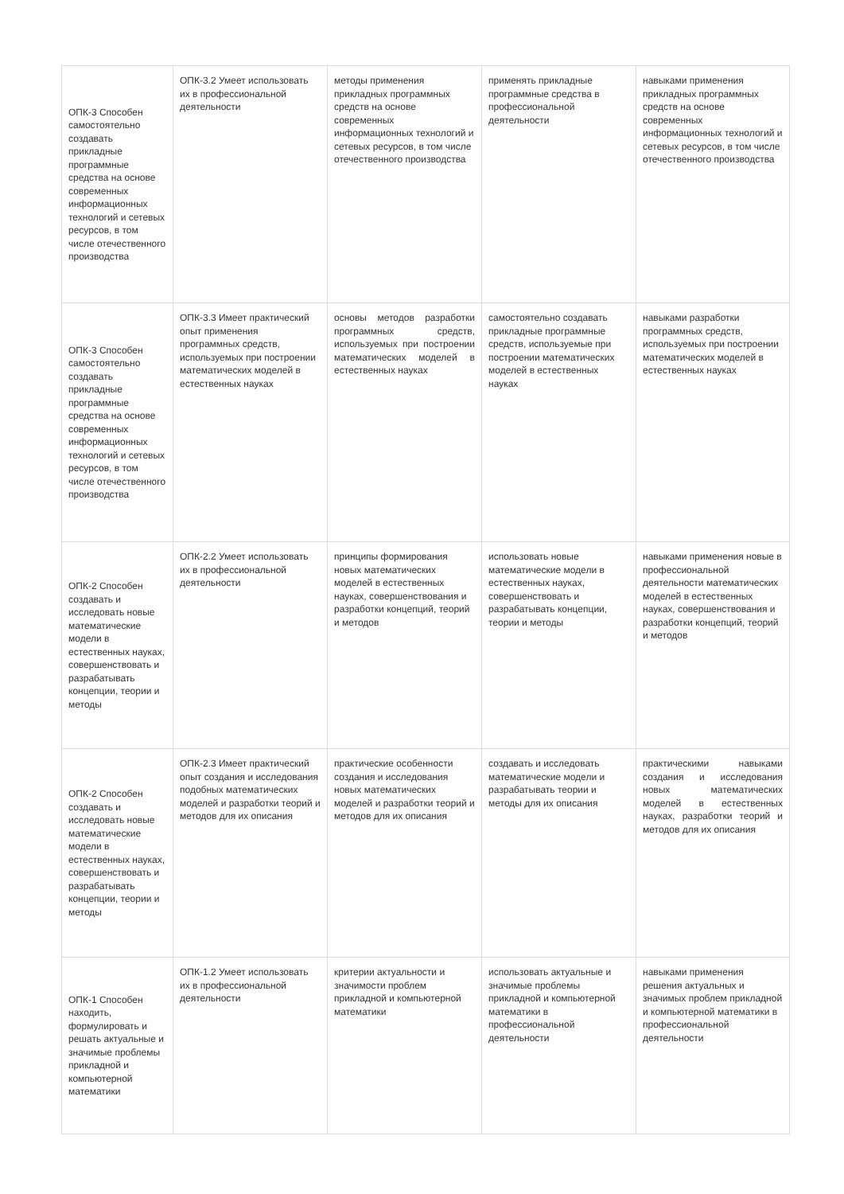| ОПК-3 Способен самостоятельно создавать прикладные программные средства на основе современных информационных технологий и сетевых ресурсов, в том числе отечественного производства | ОПК-3.2 Умеет использовать их в профессиональной деятельности | методы применения прикладных программных средств на основе современных информационных технологий и сетевых ресурсов, в том числе отечественного производства | применять прикладные программные средства в профессиональной деятельности | навыками применения прикладных программных средств на основе современных информационных технологий и сетевых ресурсов, в том числе отечественного производства |
| ОПК-3 Способен самостоятельно создавать прикладные программные средства на основе современных информационных технологий и сетевых ресурсов, в том числе отечественного производства | ОПК-3.3 Имеет практический опыт применения программных средств, используемых при построении математических моделей в естественных науках | основы методов разработки программных средств, используемых при построении математических моделей в естественных науках | самостоятельно создавать прикладные программные средств, используемые при построении математических моделей в естественных науках | навыками разработки программных средств, используемых при построении математических моделей в естественных науках |
| ОПК-2 Способен создавать и исследовать новые математические модели в естественных науках, совершенствовать и разрабатывать концепции, теории и методы | ОПК-2.2 Умеет использовать их в профессиональной деятельности | принципы формирования новых математических моделей в естественных науках, совершенствования и разработки концепций, теорий и методов | использовать новые математические модели в естественных науках, совершенствовать и разрабатывать концепции, теории и методы | навыками применения новые в профессиональной деятельности математических моделей в естественных науках, совершенствования и разработки концепций, теорий и методов |
| ОПК-2 Способен создавать и исследовать новые математические модели в естественных науках, совершенствовать и разрабатывать концепции, теории и методы | ОПК-2.3 Имеет практический опыт создания и исследования подобных математических моделей и разработки теорий и методов для их описания | практические особенности создания и исследования новых математических моделей и разработки теорий и методов для их описания | создавать и исследовать математические модели и разрабатывать теории и методы для их описания | практическими навыками создания и исследования новых математических моделей в естественных науках, разработки теорий и методов для их описания |
| ОПК-1 Способен находить, формулировать и решать актуальные и значимые проблемы прикладной и компьютерной математики | ОПК-1.2 Умеет использовать их в профессиональной деятельности | критерии актуальности и значимости проблем прикладной и компьютерной математики | использовать актуальные и значимые проблемы прикладной и компьютерной математики в профессиональной деятельности | навыками применения решения актуальных и значимых проблем прикладной и компьютерной математики в профессиональной деятельности |